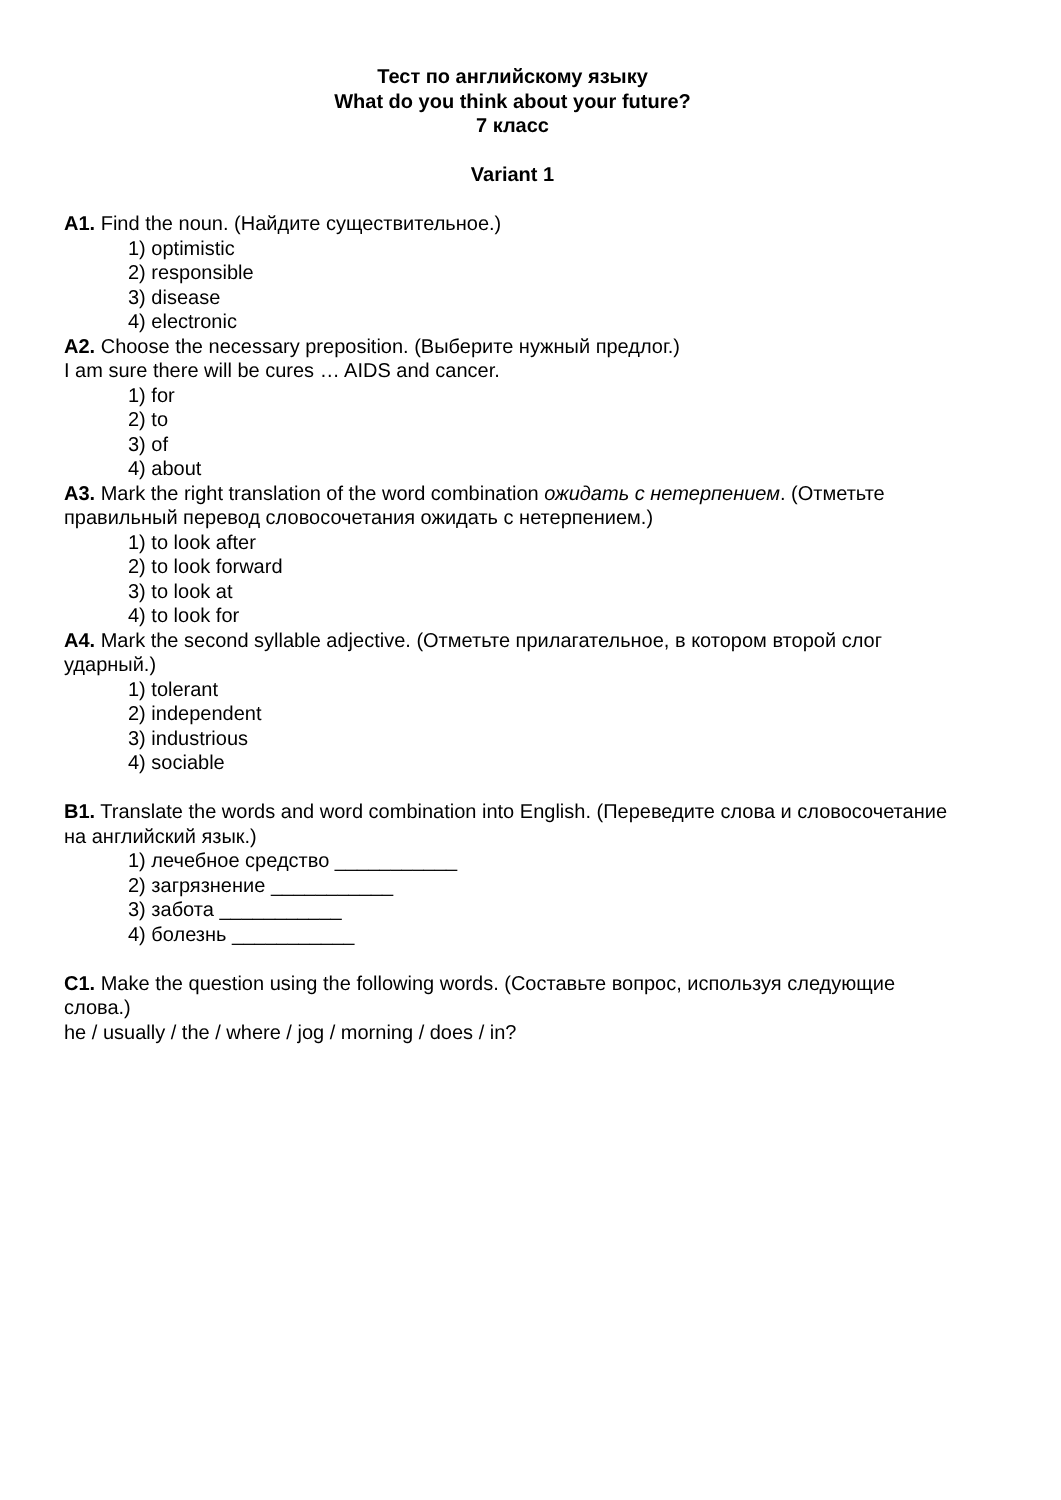Тест по английскому языку
What do you think about your future?
7 класс
Variant 1
A1. Find the noun. (Найдите существительное.)
1) optimistic
2) responsible
3) disease
4) electronic
A2. Choose the necessary preposition. (Выберите нужный предлог.)
I am sure there will be cures … AIDS and cancer.
1) for
2) to
3) of
4) about
A3. Mark the right translation of the word combination ожидать с нетерпением. (Отметьте правильный перевод словосочетания ожидать с нетерпением.)
1) to look after
2) to look forward
3) to look at
4) to look for
A4. Mark the second syllable adjective. (Отметьте прилагательное, в котором второй слог ударный.)
1) tolerant
2) independent
3) industrious
4) sociable
B1. Translate the words and word combination into English. (Переведите слова и словосочетание на английский язык.)
1) лечебное средство ___________
2) загрязнение ___________
3) забота ___________
4) болезнь ___________
C1. Make the question using the following words. (Составьте вопрос, используя следующие слова.)
he / usually / the / where / jog / morning / does / in?